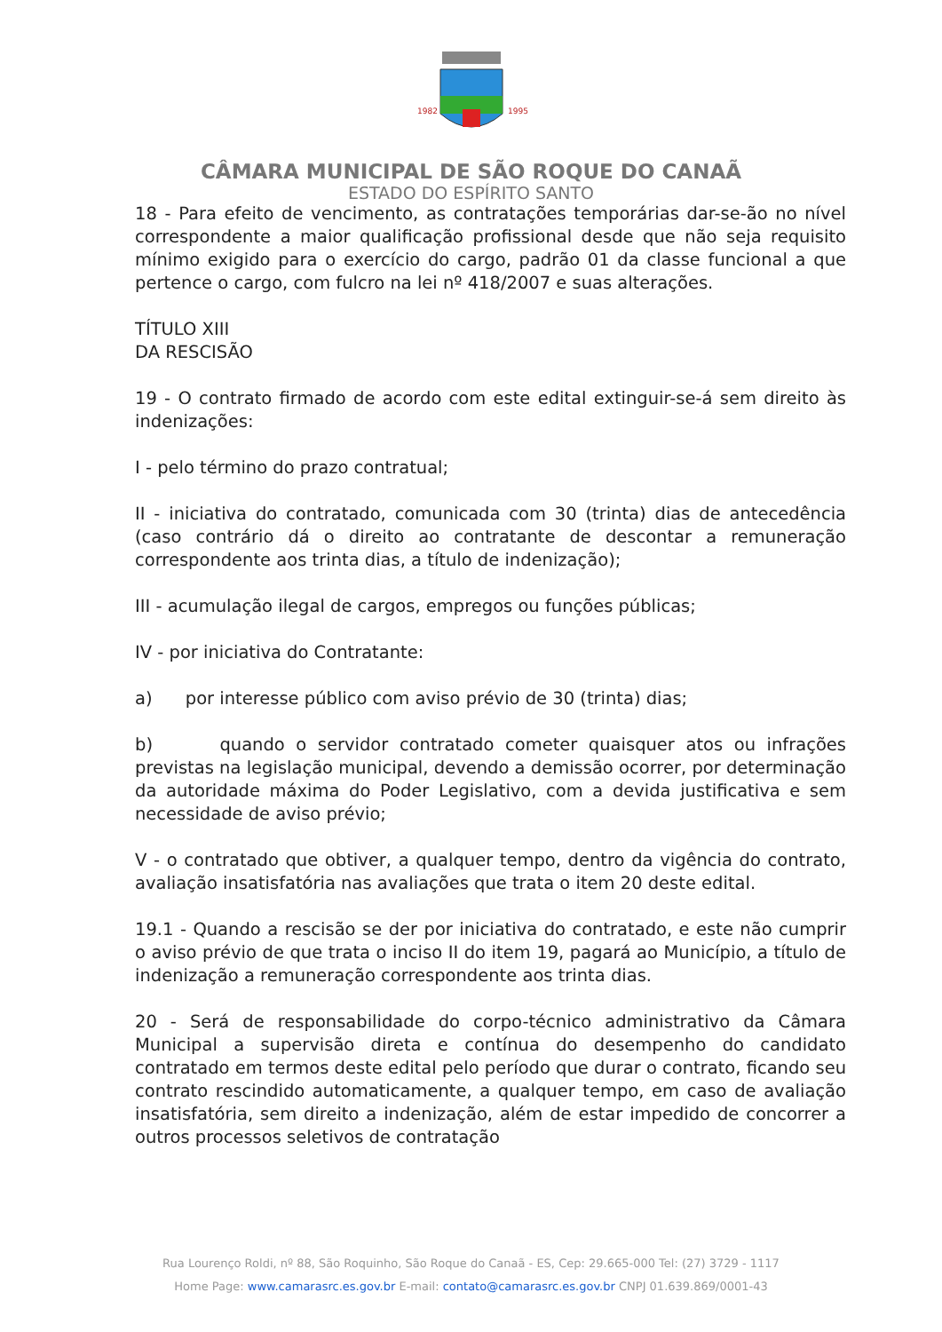1982
1995
CÂMARA MUNICIPAL DE SÃO ROQUE DO CANAÃ
ESTADO DO ESPÍRITO SANTO
18 - Para efeito de vencimento, as contratações temporárias dar-se-ão no nível correspondente a maior qualificação profissional desde que não seja requisito mínimo exigido para o exercício do cargo, padrão 01 da classe funcional a que pertence o cargo, com fulcro na lei nº 418/2007 e suas alterações.
TÍTULO XIII
DA RESCISÃO
19 - O contrato firmado de acordo com este edital extinguir-se-á sem direito às indenizações:
I - pelo término do prazo contratual;
II - iniciativa do contratado, comunicada com 30 (trinta) dias de antecedência (caso contrário dá o direito ao contratante de descontar a remuneração correspondente aos trinta dias, a título de indenização);
III - acumulação ilegal de cargos, empregos ou funções públicas;
IV - por iniciativa do Contratante:
a) por interesse público com aviso prévio de 30 (trinta) dias;
b) quando o servidor contratado cometer quaisquer atos ou infrações previstas na legislação municipal, devendo a demissão ocorrer, por determinação da autoridade máxima do Poder Legislativo, com a devida justificativa e sem necessidade de aviso prévio;
V - o contratado que obtiver, a qualquer tempo, dentro da vigência do contrato, avaliação insatisfatória nas avaliações que trata o item 20 deste edital.
19.1 - Quando a rescisão se der por iniciativa do contratado, e este não cumprir o aviso prévio de que trata o inciso II do item 19, pagará ao Município, a título de indenização a remuneração correspondente aos trinta dias.
20 - Será de responsabilidade do corpo-técnico administrativo da Câmara Municipal a supervisão direta e contínua do desempenho do candidato contratado em termos deste edital pelo período que durar o contrato, ficando seu contrato rescindido automaticamente, a qualquer tempo, em caso de avaliação insatisfatória, sem direito a indenização, além de estar impedido de concorrer a outros processos seletivos de contratação
Rua Lourenço Roldi, nº 88, São Roquinho, São Roque do Canaã - ES, Cep: 29.665-000 Tel: (27) 3729 - 1117
Home Page: www.camarasrc.es.gov.br E-mail: contato@camarasrc.es.gov.br CNPJ 01.639.869/0001-43